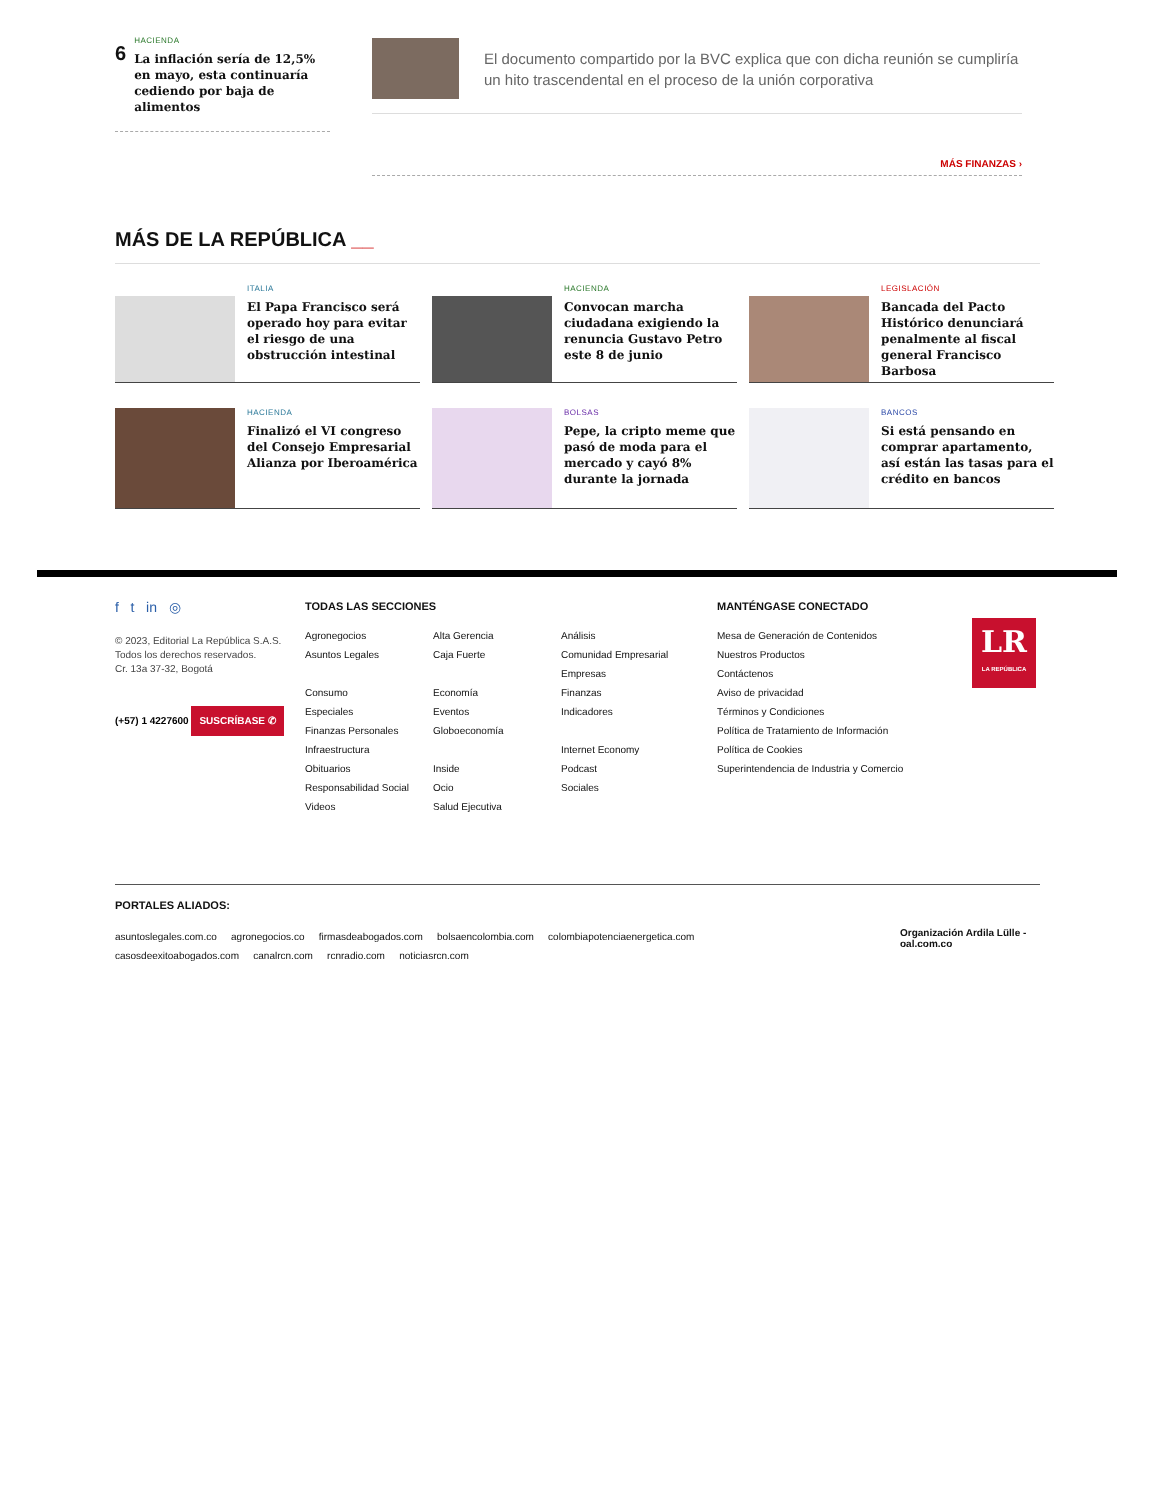6
HACIENDA
La inflación sería de 12,5% en mayo, esta continuaría cediendo por baja de alimentos
El documento compartido por la BVC explica que con dicha reunión se cumpliría un hito trascendental en el proceso de la unión corporativa
MÁS FINANZAS ›
MÁS DE LA REPÚBLICA __
ITALIA
El Papa Francisco será operado hoy para evitar el riesgo de una obstrucción intestinal
HACIENDA
Convocan marcha ciudadana exigiendo la renuncia Gustavo Petro este 8 de junio
LEGISLACIÓN
Bancada del Pacto Histórico denunciará penalmente al fiscal general Francisco Barbosa
HACIENDA
Finalizó el VI congreso del Consejo Empresarial Alianza por Iberoamérica
BOLSAS
Pepe, la cripto meme que pasó de moda para el mercado y cayó 8% durante la jornada
BANCOS
Si está pensando en comprar apartamento, así están las tasas para el crédito en bancos
f t in ◎
© 2023, Editorial La República S.A.S. Todos los derechos reservados.
Cr. 13a 37-32, Bogotá
(+57) 1 4227600
SUSCRÍBASE ✆
TODAS LAS SECCIONES
Agronegocios
Asuntos Legales
Consumo
Especiales
Finanzas Personales
Infraestructura
Obituarios
Responsabilidad Social
Videos
Alta Gerencia
Caja Fuerte
Economía
Eventos
Globoeconomía
Inside
Ocio
Salud Ejecutiva
Análisis
Comunidad Empresarial
Empresas
Finanzas
Indicadores
Internet Economy
Podcast
Sociales
MANTÉNGASE CONECTADO
Mesa de Generación de Contenidos
Nuestros Productos
Contáctenos
Aviso de privacidad
Términos y Condiciones
Política de Tratamiento de Información
Política de Cookies
Superintendencia de Industria y Comercio
LR
LA REPÚBLICA
PORTALES ALIADOS:
asuntoslegales.com.co agronegocios.co firmasdeabogados.com bolsaencolombia.com colombiapotenciaenergetica.com
casosdeexitoabogados.com canalrcn.com rcnradio.com noticiasrcn.com
Organización Ardila Lülle - oal.com.co